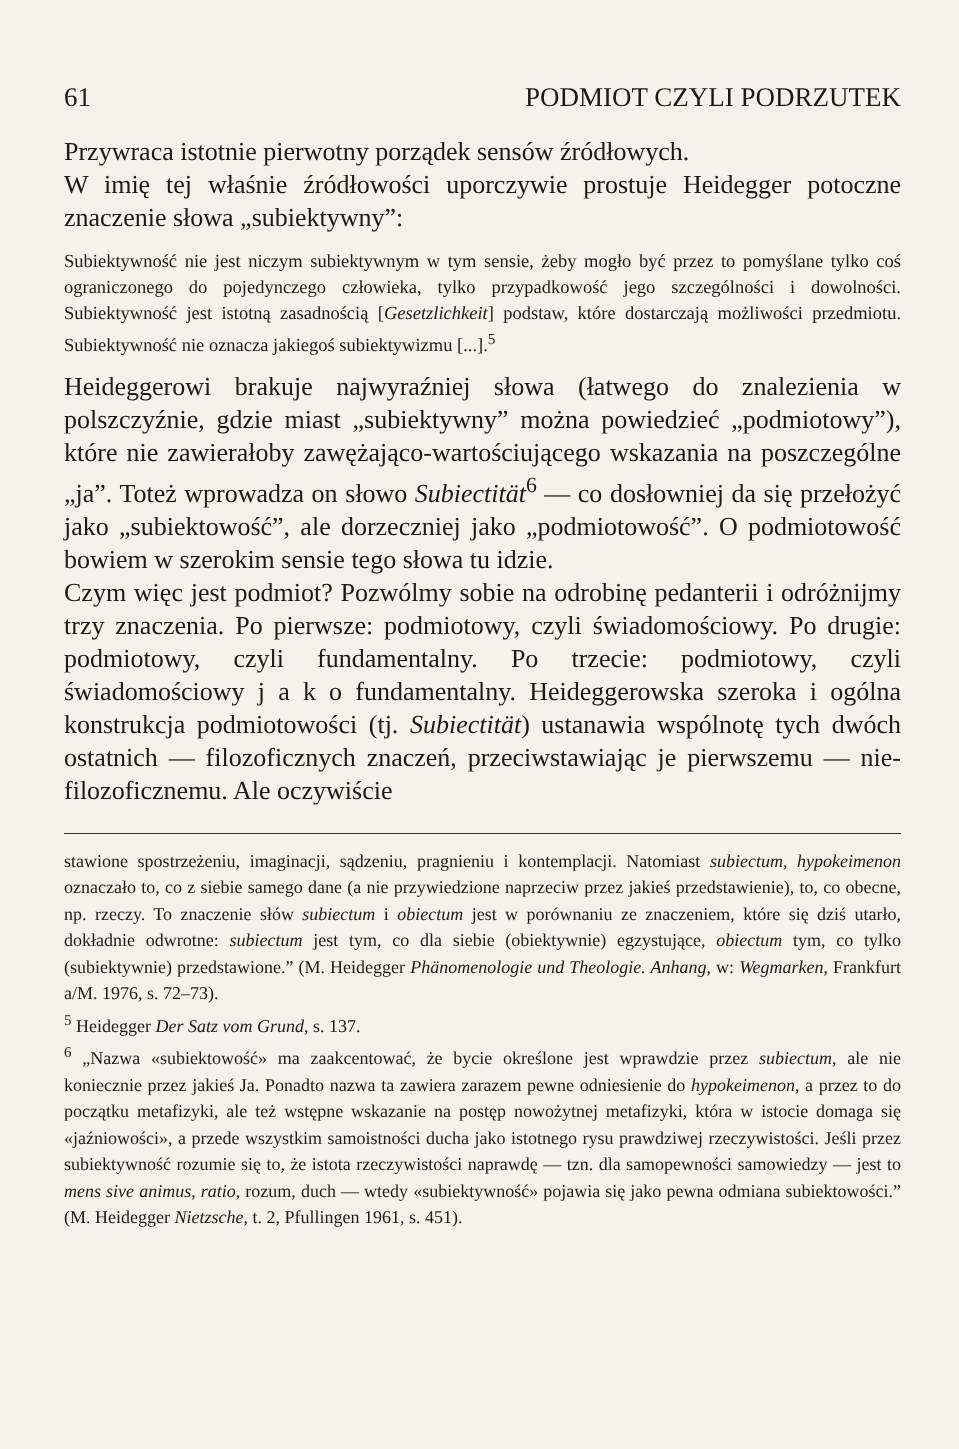61 PODMIOT CZYLI PODRZUTEK
Przywraca istotnie pierwotny porządek sensów źródłowych.
W imię tej właśnie źródłowości uporczywie prostuje Heidegger potoczne znaczenie słowa „subiektywny”:
Subiektywność nie jest niczym subiektywnym w tym sensie, żeby mogło być przez to pomyślane tylko coś ograniczonego do pojedynczego człowieka, tylko przypadkowość jego szczególności i dowolności. Subiektywność jest istotną zasadnością [Gesetzlichkeit] podstaw, które dostarczają możliwości przedmiotu. Subiektywność nie oznacza jakiegoś subiektywizmu [...].<sup>5</sup>
Heideggerowi brakuje najwyraźniej słowa (łatwego do znalezienia w polszczyźnie, gdzie miast „subiektywny” można powiedzieć „podmiotowy”), które nie zawierałoby zawężająco-wartościującego wskazania na poszczególne „ja”. Toteż wprowadza on słowo Subiectität<sup>6</sup> — co dosłowniej da się przełożyć jako „subiektowość”, ale dorzeczniej jako „podmiotowość”. O podmiotowość bowiem w szerokim sensie tego słowa tu idzie.
Czym więc jest podmiot? Pozwólmy sobie na odrobinę pedanterii i odróżnijmy trzy znaczenia. Po pierwsze: podmiotowy, czyli świadomościowy. Po drugie: podmiotowy, czyli fundamentalny. Po trzecie: podmiotowy, czyli świadomościowy j a k o fundamentalny. Heideggerowska szeroka i ogólna konstrukcja podmiotowości (tj. Subiectität) ustanawia wspólnotę tych dwóch ostatnich — filozoficznych znaczeń, przeciwstawiając je pierwszemu — nie-filozoficznemu. Ale oczywiście
stawione spostrzeżeniu, imaginacji, sądzeniu, pragnieniu i kontemplacji. Natomiast subiectum, hypokeimenon oznaczało to, co z siebie samego dane (a nie przywiedzione naprzeciw przez jakieś przedstawienie), to, co obecne, np. rzeczy. To znaczenie słów subiectum i obiectum jest w porównaniu ze znaczeniem, które się dziś utarło, dokładnie odwrotne: subiectum jest tym, co dla siebie (obiektywnie) egzystujące, obiectum tym, co tylko (subiektywnie) przedstawione.” (M. Heidegger Phänomenologie und Theologie. Anhang, w: Wegmarken, Frankfurt a/M. 1976, s. 72–73).
<sup>5</sup> Heidegger Der Satz vom Grund, s. 137.
<sup>6</sup> „Nazwa «subiektowość» ma zaakcentować, że bycie określone jest wprawdzie przez subiectum, ale nie koniecznie przez jakieś Ja. Ponadto nazwa ta zawiera zarazem pewne odniesienie do hypokeimenon, a przez to do początku metafizyki, ale też wstępne wskazanie na postęp nowożytnej metafizyki, która w istocie domaga się «jaźniowości», a przede wszystkim samoistności ducha jako istotnego rysu prawdziwej rzeczywistości. Jeśli przez subiektywność rozumie się to, że istota rzeczywistości naprawdę — tzn. dla samopewności samowiedzy — jest to mens sive animus, ratio, rozum, duch — wtedy «subiektywność» pojawia się jako pewna odmiana subiektowości.” (M. Heidegger Nietzsche, t. 2, Pfullingen 1961, s. 451).